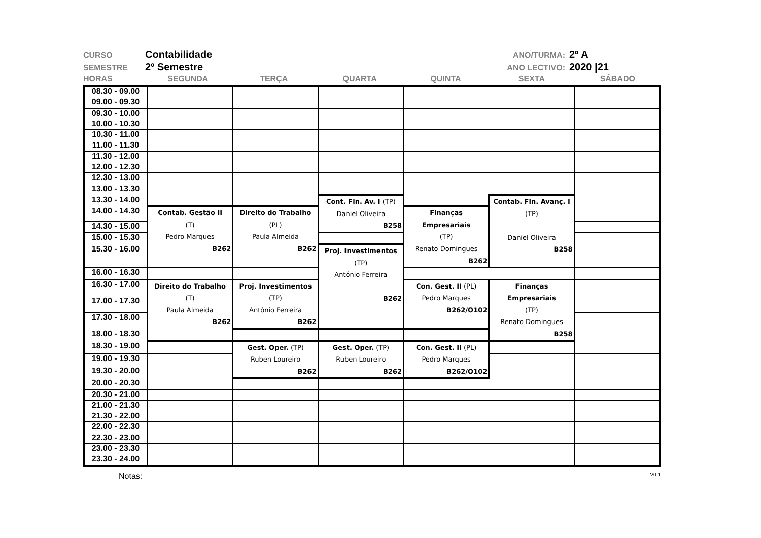CURSO Contabilidade ANO/TURMA: 2º A
SEMESTRE 2º Semestre ANO LECTIVO: 2020 |21
HORAS SEGUNDA TERÇA QUARTA QUINTA SEXTA SÁBADO
| 08.30 - 09.00 | | | | | | |
| 09.00 - 09.30 | | | | | | |
| 09.30 - 10.00 | | | | | | |
| 10.00 - 10.30 | | | | | | |
| 10.30 - 11.00 | | | | | | |
| 11.00 - 11.30 | | | | | | |
| 11.30 - 12.00 | | | | | | |
| 12.00 - 12.30 | | | | | | |
| 12.30 - 13.00 | | | | | | |
| 13.00 - 13.30 | | | | | | |
| 13.30 - 14.00 | | | Cont. Fin. Av. I (TP) Daniel Oliveira B258 | | Contab. Fin. Avanç. I (TP) Daniel Oliveira B258 | |
| 14.00 - 14.30 | Contab. Gestão II (T) Pedro Marques B262 | Direito do Trabalho (PL) Paula Almeida B262 | | Finanças Empresariais (TP) Renato Domingues B262 | | |
| 14.30 - 15.00 | | | | | | |
| 15.00 - 15.30 | | | | | | |
| 15.30 - 16.00 | | | Proj. Investimentos (TP) António Ferreira B262 | | | |
| 16.00 - 16.30 | | | | | | |
| 16.30 - 17.00 | Direito do Trabalho (T) Paula Almeida B262 | Proj. Investimentos (TP) António Ferreira B262 | | Con. Gest. II (PL) Pedro Marques B262/O102 | Finanças Empresariais (TP) Renato Domingues B258 | |
| 17.00 - 17.30 | | | | | | |
| 17.30 - 18.00 | | | | | | |
| 18.00 - 18.30 | | | | | | |
| 18.30 - 19.00 | | Gest. Oper. (TP) Ruben Loureiro B262 | Gest. Oper. (TP) Ruben Loureiro B262 | Con. Gest. II (PL) Pedro Marques B262/O102 | | |
| 19.00 - 19.30 | | | | | | |
| 19.30 - 20.00 | | | | | | |
| 20.00 - 20.30 | | | | | | |
| 20.30 - 21.00 | | | | | | |
| 21.00 - 21.30 | | | | | | |
| 21.30 - 22.00 | | | | | | |
| 22.00 - 22.30 | | | | | | |
| 22.30 - 23.00 | | | | | | |
| 23.00 - 23.30 | | | | | | |
| 23.30 - 24.00 | | | | | | |
Notas: V0.1